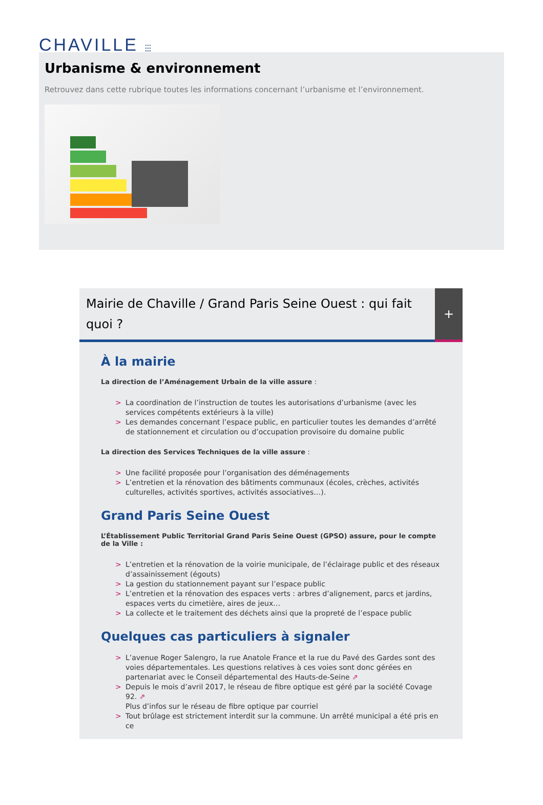CHAVILLE ⫶⫶⫶
Urbanisme & environnement
Retrouvez dans cette rubrique toutes les informations concernant l’urbanisme et l’environnement.
Mairie de Chaville / Grand Paris Seine Ouest : qui fait quoi ?
+
À la mairie
La direction de l’Aménagement Urbain de la ville assure :
> La coordination de l’instruction de toutes les autorisations d’urbanisme (avec les services compétents extérieurs à la ville)
> Les demandes concernant l’espace public, en particulier toutes les demandes d’arrêté de stationnement et circulation ou d’occupation provisoire du domaine public
La direction des Services Techniques de la ville assure :
> Une facilité proposée pour l’organisation des déménagements
> L’entretien et la rénovation des bâtiments communaux (écoles, crèches, activités culturelles, activités sportives, activités associatives…).
Grand Paris Seine Ouest
L’Établissement Public Territorial Grand Paris Seine Ouest (GPSO) assure, pour le compte de la Ville :
> L’entretien et la rénovation de la voirie municipale, de l’éclairage public et des réseaux d’assainissement (égouts)
> La gestion du stationnement payant sur l’espace public
> L’entretien et la rénovation des espaces verts : arbres d’alignement, parcs et jardins, espaces verts du cimetière, aires de jeux…
> La collecte et le traitement des déchets ainsi que la propreté de l’espace public
Quelques cas particuliers à signaler
> L’avenue Roger Salengro, la rue Anatole France et la rue du Pavé des Gardes sont des voies départementales. Les questions relatives à ces voies sont donc gérées en partenariat avec le Conseil départemental des Hauts-de-Seine ⇗
> Depuis le mois d’avril 2017, le réseau de fibre optique est géré par la société Covage 92. ⇗
Plus d’infos sur le réseau de fibre optique par courriel
> Tout brûlage est strictement interdit sur la commune. Un arrêté municipal a été pris en ce